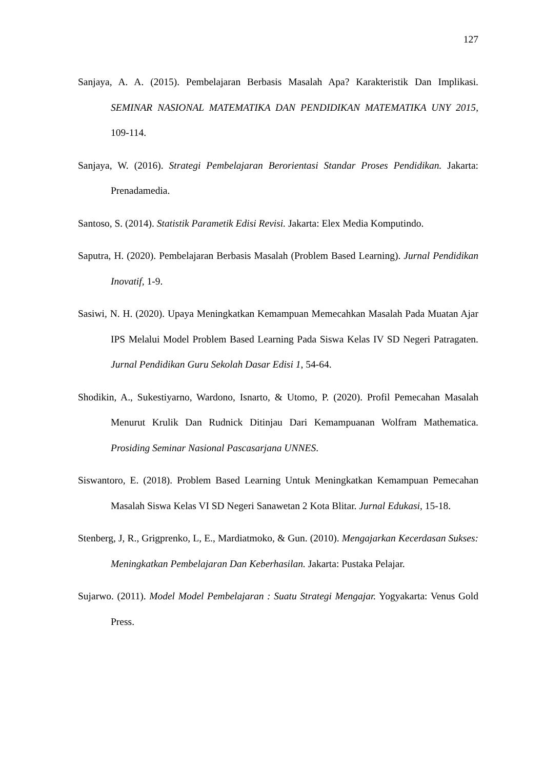127
Sanjaya, A. A. (2015). Pembelajaran Berbasis Masalah Apa? Karakteristik Dan Implikasi. SEMINAR NASIONAL MATEMATIKA DAN PENDIDIKAN MATEMATIKA UNY 2015, 109-114.
Sanjaya, W. (2016). Strategi Pembelajaran Berorientasi Standar Proses Pendidikan. Jakarta: Prenadamedia.
Santoso, S. (2014). Statistik Parametik Edisi Revisi. Jakarta: Elex Media Komputindo.
Saputra, H. (2020). Pembelajaran Berbasis Masalah (Problem Based Learning). Jurnal Pendidikan Inovatif, 1-9.
Sasiwi, N. H. (2020). Upaya Meningkatkan Kemampuan Memecahkan Masalah Pada Muatan Ajar IPS Melalui Model Problem Based Learning Pada Siswa Kelas IV SD Negeri Patragaten. Jurnal Pendidikan Guru Sekolah Dasar Edisi 1, 54-64.
Shodikin, A., Sukestiyarno, Wardono, Isnarto, & Utomo, P. (2020). Profil Pemecahan Masalah Menurut Krulik Dan Rudnick Ditinjau Dari Kemampuanan Wolfram Mathematica. Prosiding Seminar Nasional Pascasarjana UNNES.
Siswantoro, E. (2018). Problem Based Learning Untuk Meningkatkan Kemampuan Pemecahan Masalah Siswa Kelas VI SD Negeri Sanawetan 2 Kota Blitar. Jurnal Edukasi, 15-18.
Stenberg, J, R., Grigprenko, L, E., Mardiatmoko, & Gun. (2010). Mengajarkan Kecerdasan Sukses: Meningkatkan Pembelajaran Dan Keberhasilan. Jakarta: Pustaka Pelajar.
Sujarwo. (2011). Model Model Pembelajaran : Suatu Strategi Mengajar. Yogyakarta: Venus Gold Press.